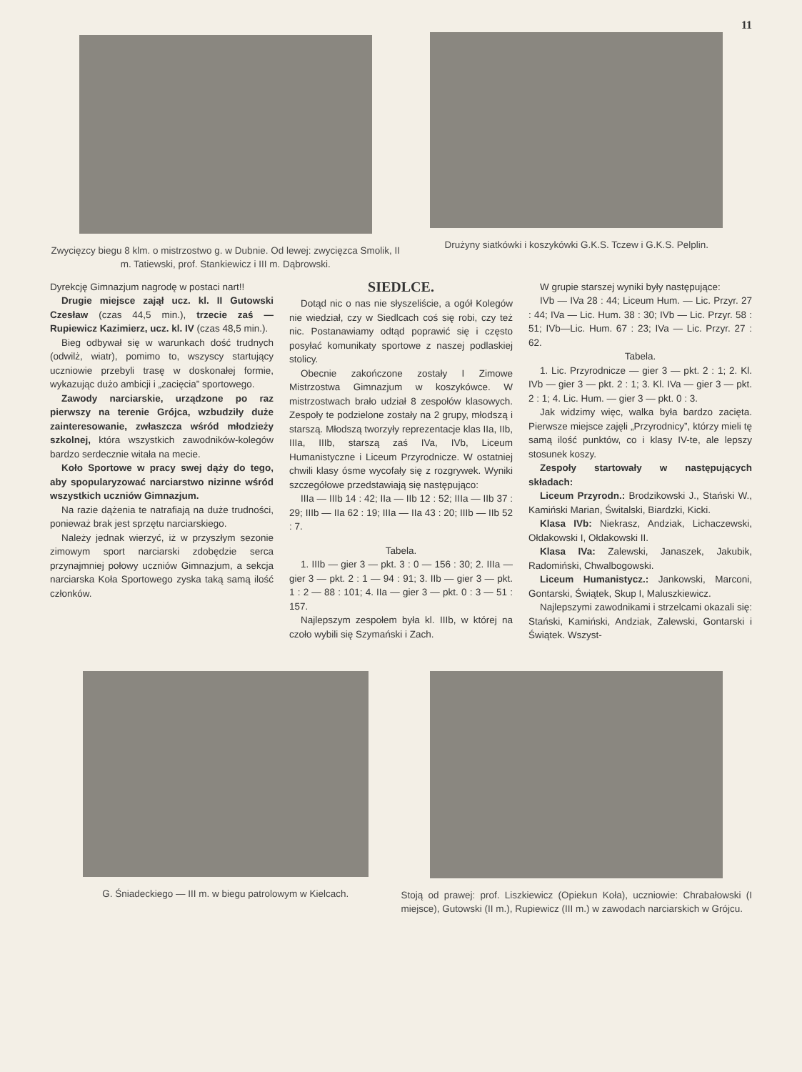11
Zwycięzcy biegu 8 klm. o mistrzostwo g. w Dubnie. Od lewej: zwycięzca Smolik, II m. Tatiewski, prof. Stankiewicz i III m. Dąbrowski.
Drużyny siatkówki i koszykówki G.K.S. Tczew i G.K.S. Pelplin.
Dyrekcję Gimnazjum nagrodę w postaci nart!!
Drugie miejsce zajął ucz. kl. II Gutowski Czesław (czas 44,5 min.), trzecie zaś — Rupiewicz Kazimierz, ucz. kl. IV (czas 48,5 min.).
Bieg odbywał się w warunkach dość trudnych (odwilż, wiatr), pomimo to, wszyscy startujący uczniowie przebyli trasę w doskonałej formie, wykazując dużo ambicji i „zacięcia” sportowego.
Zawody narciarskie, urządzone po raz pierwszy na terenie Grójca, wzbudziły duże zainteresowanie, zwłaszcza wśród młodzieży szkolnej, która wszystkich zawodników-kolegów bardzo serdecznie witała na mecie.
Koło Sportowe w pracy swej dąży do tego, aby spopularyzować narciarstwo nizinne wśród wszystkich uczniów Gimnazjum.
Na razie dążenia te natrafiają na duże trudności, ponieważ brak jest sprzętu narciarskiego.
Należy jednak wierzyć, iż w przyszłym sezonie zimowym sport narciarski zdobędzie serca przynajmniej połowy uczniów Gimnazjum, a sekcja narciarska Koła Sportowego zyska taką samą ilość członków.
SIEDLCE.
Dotąd nic o nas nie słyszeliście, a ogół Kolegów nie wiedział, czy w Siedlcach coś się robi, czy też nic. Postanawiamy odtąd poprawić się i często posyłać komunikaty sportowe z naszej podlaskiej stolicy.
Obecnie zakończone zostały I Zimowe Mistrzostwa Gimnazjum w koszykówce. W mistrzostwach brało udział 8 zespołów klasowych. Zespoły te podzielone zostały na 2 grupy, młodszą i starszą. Młodszą tworzyły reprezentacje klas IIa, IIb, IIIa, IIIb, starszą zaś IVa, IVb, Liceum Humanistyczne i Liceum Przyrodnicze. W ostatniej chwili klasy ósme wycofały się z rozgrywek. Wyniki szczegółowe przedstawiają się następująco:
IIIa — IIIb 14 : 42; IIa — IIb 12 : 52; IIIa — IIb 37 : 29; IIIb — IIa 62 : 19; IIIa — IIa 43 : 20; IIIb — IIb 52 : 7.
Tabela.
1. IIIb — gier 3 — pkt. 3 : 0 — 156 : 30; 2. IIIa — gier 3 — pkt. 2 : 1 — 94 : 91; 3. IIb — gier 3 — pkt. 1 : 2 — 88 : 101; 4. IIa — gier 3 — pkt. 0 : 3 — 51 : 157.
Najlepszym zespołem była kl. IIIb, w której na czoło wybili się Szymański i Zach.
W grupie starszej wyniki były następujące:
IVb — IVa 28 : 44; Liceum Hum. — Lic. Przyr. 27 : 44; IVa — Lic. Hum. 38 : 30; IVb — Lic. Przyr. 58 : 51; IVb—Lic. Hum. 67 : 23; IVa — Lic. Przyr. 27 : 62.
Tabela.
1. Lic. Przyrodnicze — gier 3 — pkt. 2 : 1; 2. Kl. IVb — gier 3 — pkt. 2 : 1; 3. Kl. IVa — gier 3 — pkt. 2 : 1; 4. Lic. Hum. — gier 3 — pkt. 0 : 3.
Jak widzimy więc, walka była bardzo zacięta. Pierwsze miejsce zajęli „Przyrodnicy”, którzy mieli tę samą ilość punktów, co i klasy IV-te, ale lepszy stosunek koszy.
Zespoły startowały w następujących składach:
Liceum Przyrodn.: Brodzikowski J., Stański W., Kamiński Marian, Świtalski, Biardzki, Kicki.
Klasa IVb: Niekrasz, Andziak, Lichaczewski, Ołdakowski I, Ołdakowski II.
Klasa IVa: Zalewski, Janaszek, Jakubik, Radomiński, Chwalbogowski.
Liceum Humanistycz.: Jankowski, Marconi, Gontarski, Świątek, Skup I, Maluszkiewicz.
Najlepszymi zawodnikami i strzelcami okazali się: Stański, Kamiński, Andziak, Zalewski, Gontarski i Świątek. Wszyst-
G. Śniadeckiego — III m. w biegu patrolowym w Kielcach. Stoją od prawej: prof. Liszkiewicz (Opiekun Koła), uczniowie: Chrabałowski (I miejsce), Gutowski (II m.), Rupiewicz (III m.) w zawodach narciarskich w Grójcu.